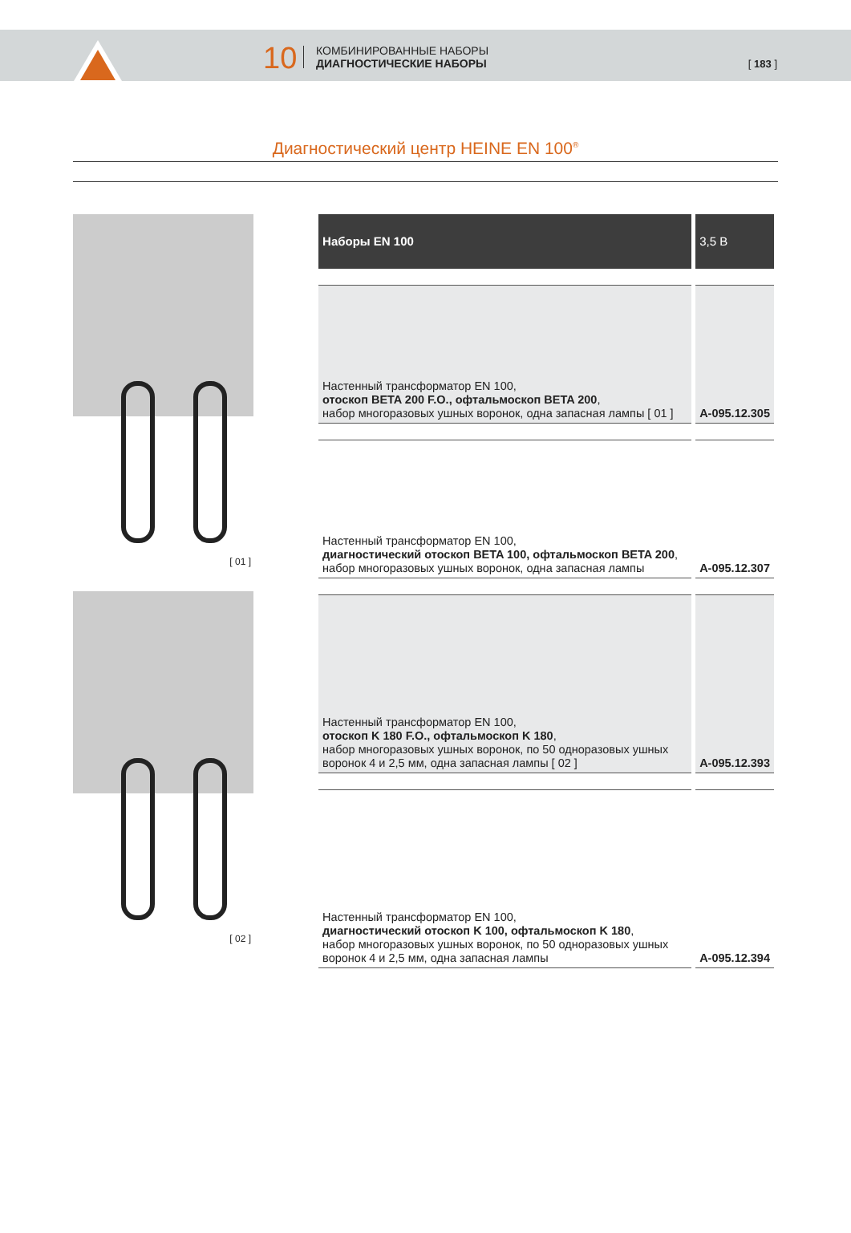10
КОМБИНИРОВАННЫЕ НАБОРЫ
ДИАГНОСТИЧЕСКИЕ НАБОРЫ
[ 183 ]
Диагностический центр HEINE EN 100<sup>®</sup>
[ 01 ]
[ 02 ]
| Наборы EN 100 | 3,5 В |
| --- | --- |
| Настенный трансформатор EN 100, отоскоп BETA 200 F.O., офтальмоскоп BETA 200 , набор многоразовых ушных воронок, одна запасная лампы [ 01 ] | A-095.12.305 |
| Настенный трансформатор EN 100, диагностический отоскоп BETA 100, офтальмоскоп BETA 200 , набор многоразовых ушных воронок, одна запасная лампы | A-095.12.307 |
| Настенный трансформатор EN 100, отоскоп K 180 F.O., офтальмоскоп K 180 , набор многоразовых ушных воронок, по 50 одноразовых ушных воронок 4 и 2,5 мм, одна запасная лампы [ 02 ] | A-095.12.393 |
| Настенный трансформатор EN 100, диагностический отоскоп K 100, офтальмоскоп K 180 , набор многоразовых ушных воронок, по 50 одноразовых ушных воронок 4 и 2,5 мм, одна запасная лампы | A-095.12.394 |